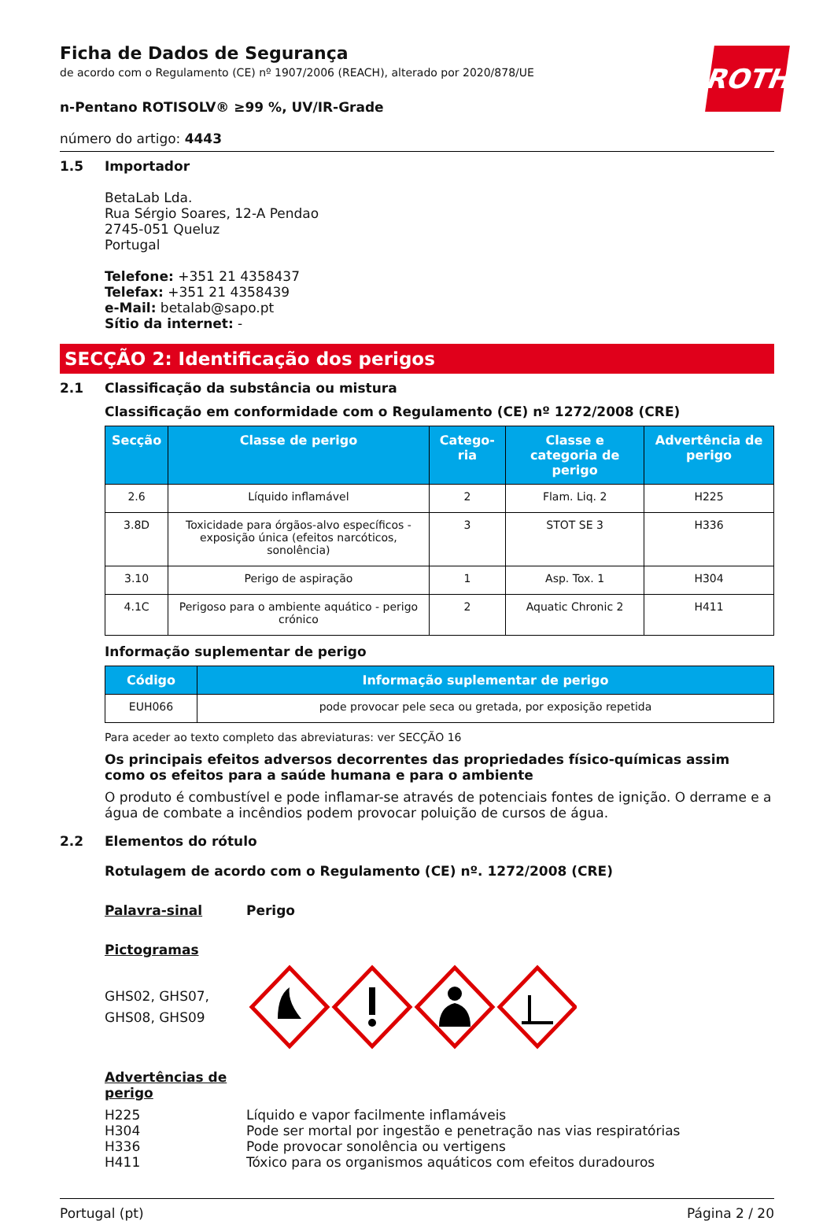ROTH
Ficha de Dados de Segurança
de acordo com o Regulamento (CE) nº 1907/2006 (REACH), alterado por 2020/878/UE
n-Pentano ROTISOLV® ≥99 %, UV/IR-Grade
número do artigo: 4443
1.5 Importador
BetaLab Lda.
Rua Sérgio Soares, 12-A Pendao
2745-051 Queluz
Portugal
Telefone: +351 21 4358437
Telefax: +351 21 4358439
e-Mail: betalab@sapo.pt
Sítio da internet: -
SECÇÃO 2: Identificação dos perigos
2.1 Classificação da substância ou mistura
Classificação em conformidade com o Regulamento (CE) nº 1272/2008 (CRE)
| Secção | Classe de perigo | Catego-ria | Classe e categoria de perigo | Advertência de perigo |
| --- | --- | --- | --- | --- |
| 2.6 | Líquido inflamável | 2 | Flam. Liq. 2 | H225 |
| 3.8D | Toxicidade para órgãos-alvo específicos - exposição única (efeitos narcóticos, sonolência) | 3 | STOT SE 3 | H336 |
| 3.10 | Perigo de aspiração | 1 | Asp. Tox. 1 | H304 |
| 4.1C | Perigoso para o ambiente aquático - perigo crónico | 2 | Aquatic Chronic 2 | H411 |
Informação suplementar de perigo
| Código | Informação suplementar de perigo |
| --- | --- |
| EUH066 | pode provocar pele seca ou gretada, por exposição repetida |
Para aceder ao texto completo das abreviaturas: ver SECÇÃO 16
Os principais efeitos adversos decorrentes das propriedades físico-químicas assim como os efeitos para a saúde humana e para o ambiente
O produto é combustível e pode inflamar-se através de potenciais fontes de ignição. O derrame e a água de combate a incêndios podem provocar poluição de cursos de água.
2.2 Elementos do rótulo
Rotulagem de acordo com o Regulamento (CE) nº. 1272/2008 (CRE)
Palavra-sinal Perigo
Pictogramas
GHS02, GHS07,
GHS08, GHS09
Advertências de perigo
H225 Líquido e vapor facilmente inflamáveis H304 Pode ser mortal por ingestão e penetração nas vias respiratórias H336 Pode provocar sonolência ou vertigens H411 Tóxico para os organismos aquáticos com efeitos duradouros
Portugal (pt) Página 2 / 20